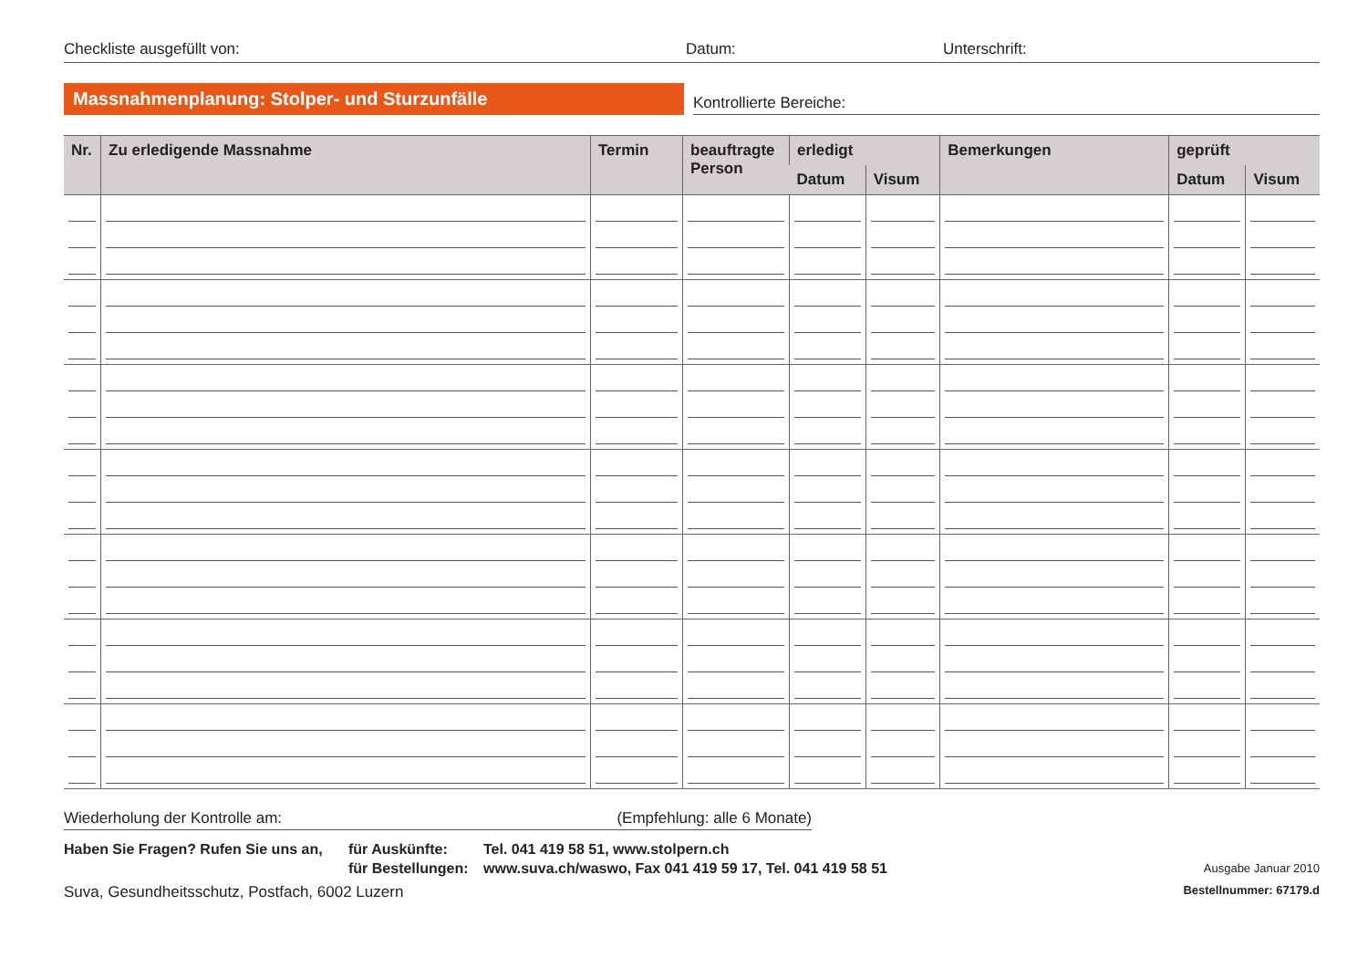Checkliste ausgefüllt von: Datum: Unterschrift:
Massnahmenplanung: Stolper- und Sturzunfälle
Kontrollierte Bereiche:
| Nr. | Zu erledigende Massnahme | Termin | beauftragte Person | erledigt | | Bemerkungen | geprüft | |
| --- | --- | --- | --- | --- | --- | --- | --- | --- |
| | | | | Datum | Visum | | Datum | Visum |
Wiederholung der Kontrolle am: (Empfehlung: alle 6 Monate)
Haben Sie Fragen? Rufen Sie uns an,
für Auskünfte:
für Bestellungen:
Tel. 041 419 58 51, www.stolpern.ch
www.suva.ch/waswo, Fax 041 419 59 17, Tel. 041 419 58 51
Ausgabe Januar 2010
Suva, Gesundheitsschutz, Postfach, 6002 Luzern Bestellnummer: 67179.d